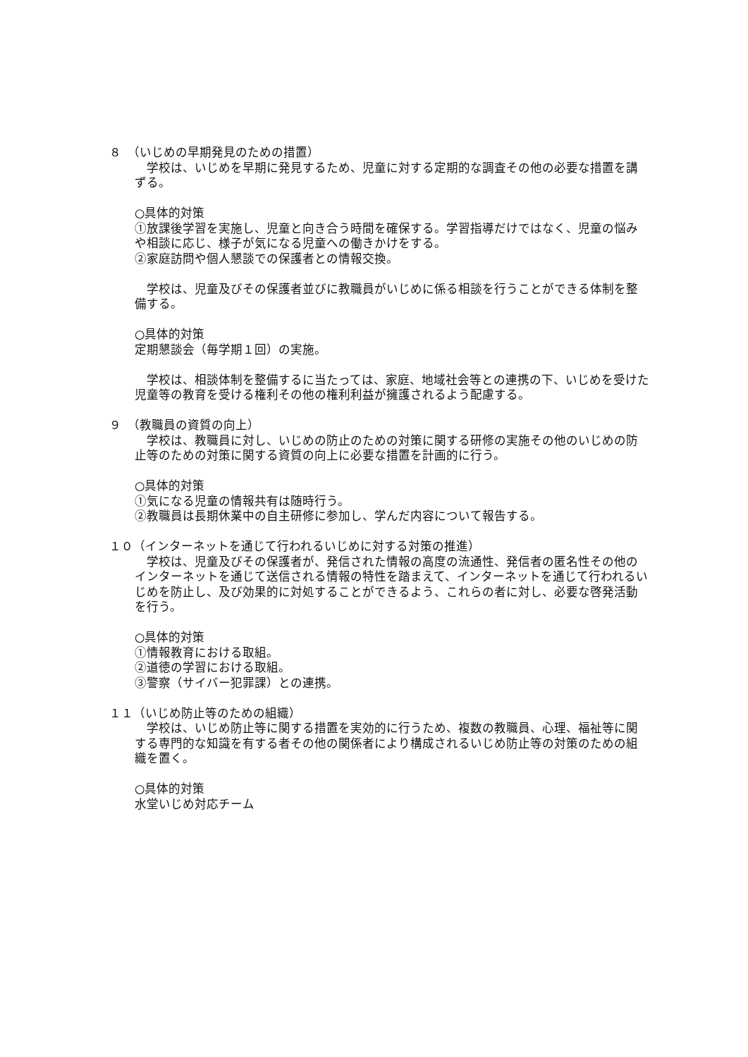８　（いじめの早期発見のための措置）
　学校は、いじめを早期に発見するため、児童に対する定期的な調査その他の必要な措置を講ずる。
○具体的対策
①放課後学習を実施し、児童と向き合う時間を確保する。学習指導だけではなく、児童の悩みや相談に応じ、様子が気になる児童への働きかけをする。
②家庭訪問や個人懇談での保護者との情報交換。
　学校は、児童及びその保護者並びに教職員がいじめに係る相談を行うことができる体制を整備する。
○具体的対策
定期懇談会（毎学期１回）の実施。
　学校は、相談体制を整備するに当たっては、家庭、地域社会等との連携の下、いじめを受けた児童等の教育を受ける権利その他の権利利益が擁護されるよう配慮する。
９　（教職員の資質の向上）
　学校は、教職員に対し、いじめの防止のための対策に関する研修の実施その他のいじめの防止等のための対策に関する資質の向上に必要な措置を計画的に行う。
○具体的対策
①気になる児童の情報共有は随時行う。
②教職員は長期休業中の自主研修に参加し、学んだ内容について報告する。
１０（インターネットを通じて行われるいじめに対する対策の推進）
　学校は、児童及びその保護者が、発信された情報の高度の流通性、発信者の匿名性その他のインターネットを通じて送信される情報の特性を踏まえて、インターネットを通じて行われるいじめを防止し、及び効果的に対処することができるよう、これらの者に対し、必要な啓発活動を行う。
○具体的対策
①情報教育における取組。
②道徳の学習における取組。
③警察（サイバー犯罪課）との連携。
１１（いじめ防止等のための組織）
　学校は、いじめ防止等に関する措置を実効的に行うため、複数の教職員、心理、福祉等に関する専門的な知識を有する者その他の関係者により構成されるいじめ防止等の対策のための組織を置く。
○具体的対策
水堂いじめ対応チーム